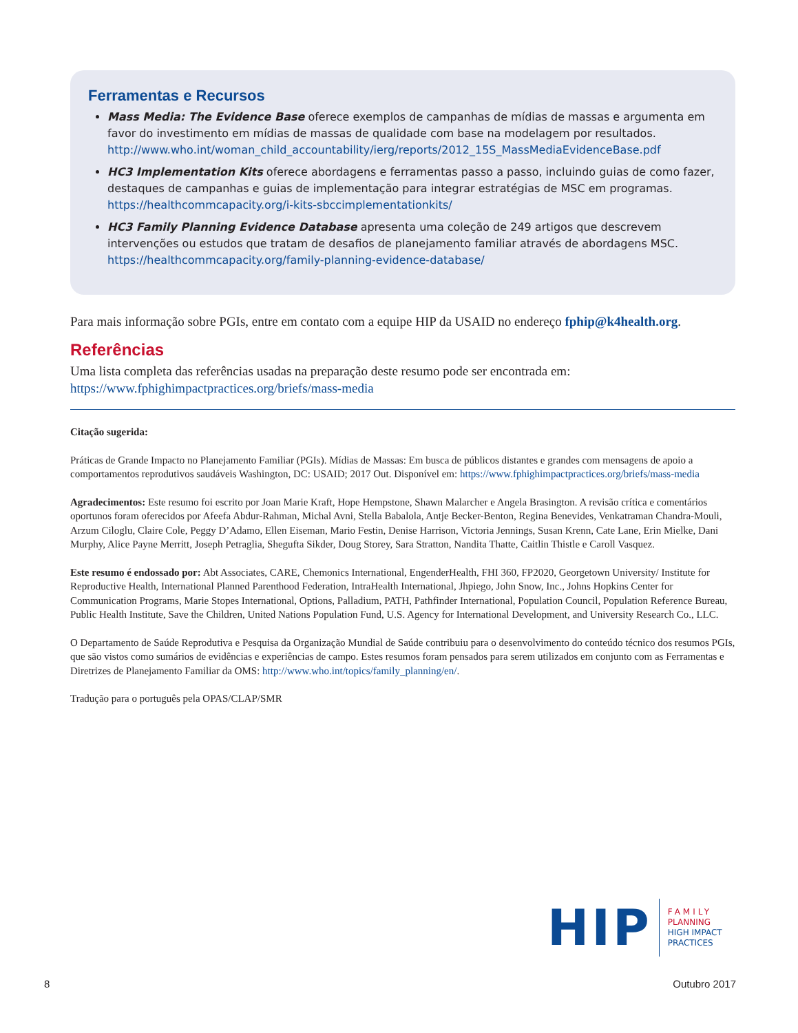Ferramentas e Recursos
Mass Media: The Evidence Base oferece exemplos de campanhas de mídias de massas e argumenta em favor do investimento em mídias de massas de qualidade com base na modelagem por resultados. http://www.who.int/woman_child_accountability/ierg/reports/2012_15S_MassMediaEvidenceBase.pdf
HC3 Implementation Kits oferece abordagens e ferramentas passo a passo, incluindo guias de como fazer, destaques de campanhas e guias de implementação para integrar estratégias de MSC em programas. https://healthcommcapacity.org/i-kits-sbccimplementationkits/
HC3 Family Planning Evidence Database apresenta uma coleção de 249 artigos que descrevem intervenções ou estudos que tratam de desafios de planejamento familiar através de abordagens MSC. https://healthcommcapacity.org/family-planning-evidence-database/
Para mais informação sobre PGIs, entre em contato com a equipe HIP da USAID no endereço fphip@k4health.org.
Referências
Uma lista completa das referências usadas na preparação deste resumo pode ser encontrada em:
https://www.fphighimpactpractices.org/briefs/mass-media
Citação sugerida:
Práticas de Grande Impacto no Planejamento Familiar (PGIs). Mídias de Massas: Em busca de públicos distantes e grandes com mensagens de apoio a comportamentos reprodutivos saudáveis Washington, DC: USAID; 2017 Out. Disponível em: https://www.fphighimpactpractices.org/briefs/mass-media
Agradecimentos: Este resumo foi escrito por Joan Marie Kraft, Hope Hempstone, Shawn Malarcher e Angela Brasington. A revisão crítica e comentários oportunos foram oferecidos por Afeefa Abdur-Rahman, Michal Avni, Stella Babalola, Antje Becker-Benton, Regina Benevides, Venkatraman Chandra-Mouli, Arzum Ciloglu, Claire Cole, Peggy D’Adamo, Ellen Eiseman, Mario Festin, Denise Harrison, Victoria Jennings, Susan Krenn, Cate Lane, Erin Mielke, Dani Murphy, Alice Payne Merritt, Joseph Petraglia, Shegufta Sikder, Doug Storey, Sara Stratton, Nandita Thatte, Caitlin Thistle e Caroll Vasquez.
Este resumo é endossado por: Abt Associates, CARE, Chemonics International, EngenderHealth, FHI 360, FP2020, Georgetown University/ Institute for Reproductive Health, International Planned Parenthood Federation, IntraHealth International, Jhpiego, John Snow, Inc., Johns Hopkins Center for Communication Programs, Marie Stopes International, Options, Palladium, PATH, Pathfinder International, Population Council, Population Reference Bureau, Public Health Institute, Save the Children, United Nations Population Fund, U.S. Agency for International Development, and University Research Co., LLC.
O Departamento de Saúde Reprodutiva e Pesquisa da Organização Mundial de Saúde contribuiu para o desenvolvimento do conteúdo técnico dos resumos PGIs, que são vistos como sumários de evidências e experiências de campo. Estes resumos foram pensados para serem utilizados em conjunto com as Ferramentas e Diretrizes de Planejamento Familiar da OMS: http://www.who.int/topics/family_planning/en/.
Tradução para o português pela OPAS/CLAP/SMR
HIP
FAMILY
PLANNING
HIGH IMPACT
PRACTICES
8 Outubro 2017